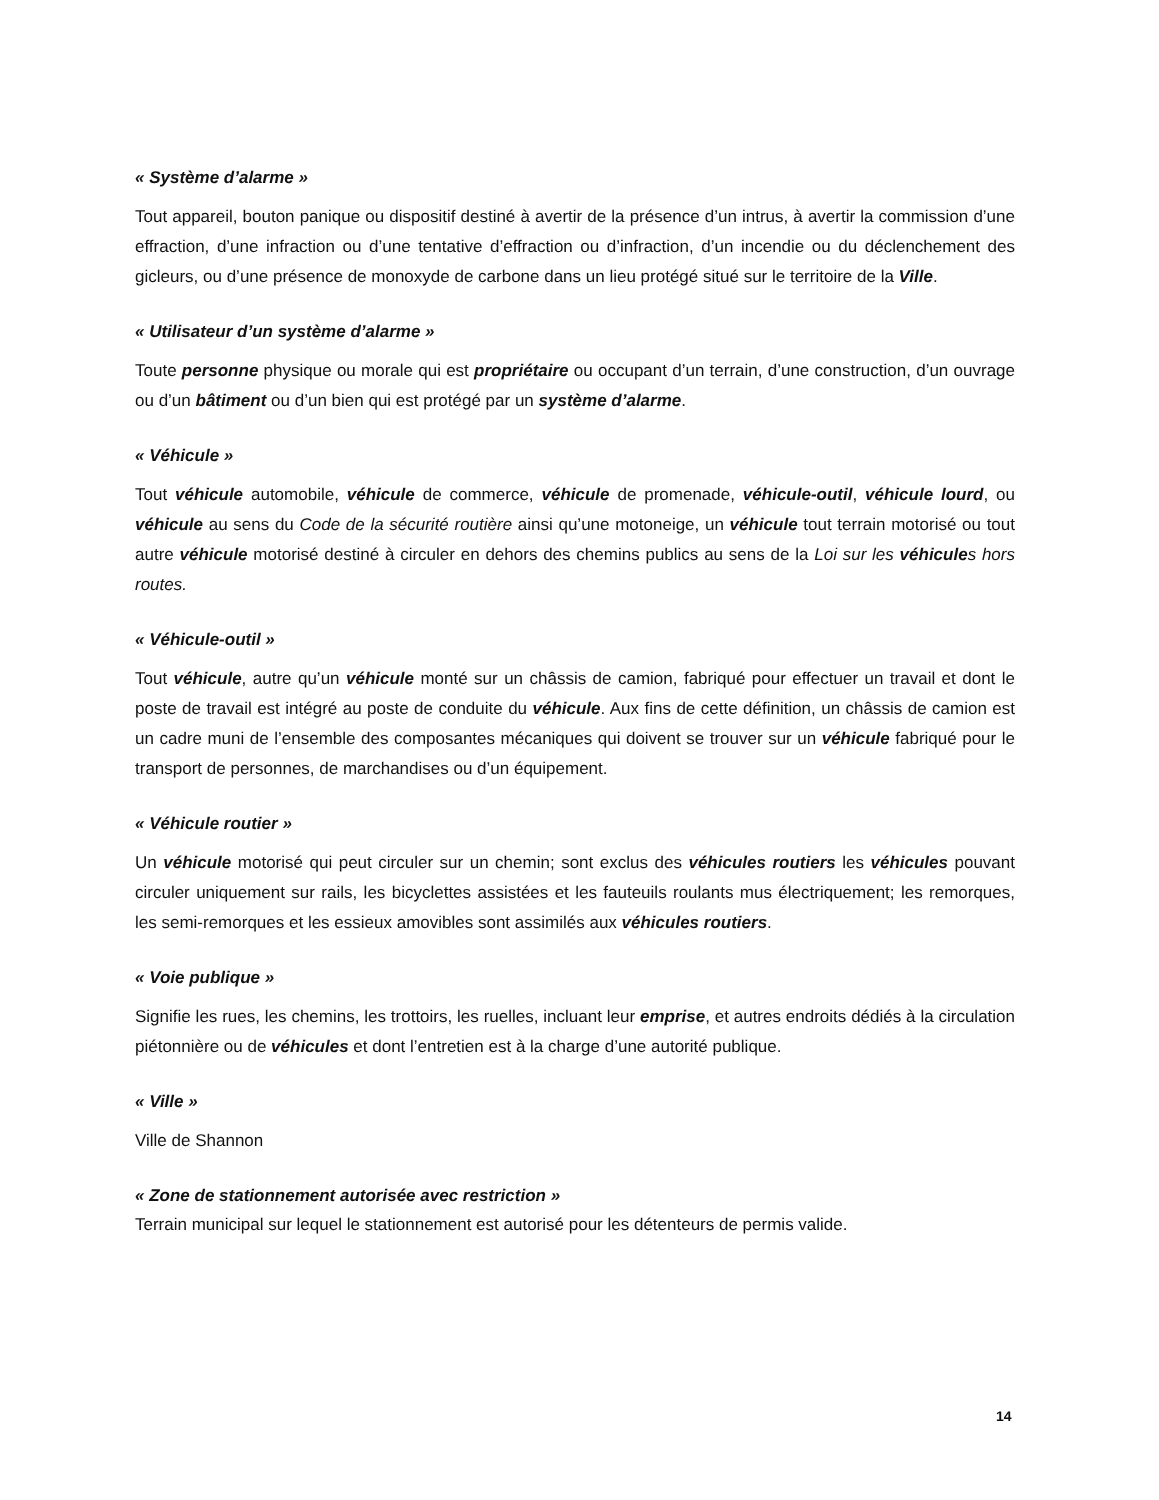« Système d’alarme »
Tout appareil, bouton panique ou dispositif destiné à avertir de la présence d’un intrus, à avertir la commission d’une effraction, d’une infraction ou d’une tentative d’effraction ou d’infraction, d’un incendie ou du déclenchement des gicleurs, ou d’une présence de monoxyde de carbone dans un lieu protégé situé sur le territoire de la Ville.
« Utilisateur d’un système d’alarme »
Toute personne physique ou morale qui est propriétaire ou occupant d’un terrain, d’une construction, d’un ouvrage ou d’un bâtiment ou d’un bien qui est protégé par un système d’alarme.
« Véhicule »
Tout véhicule automobile, véhicule de commerce, véhicule de promenade, véhicule-outil, véhicule lourd, ou véhicule au sens du Code de la sécurité routière ainsi qu’une motoneige, un véhicule tout terrain motorisé ou tout autre véhicule motorisé destiné à circuler en dehors des chemins publics au sens de la Loi sur les véhicules hors routes.
« Véhicule-outil »
Tout véhicule, autre qu’un véhicule monté sur un châssis de camion, fabriqué pour effectuer un travail et dont le poste de travail est intégré au poste de conduite du véhicule. Aux fins de cette définition, un châssis de camion est un cadre muni de l’ensemble des composantes mécaniques qui doivent se trouver sur un véhicule fabriqué pour le transport de personnes, de marchandises ou d’un équipement.
« Véhicule routier »
Un véhicule motorisé qui peut circuler sur un chemin; sont exclus des véhicules routiers les véhicules pouvant circuler uniquement sur rails, les bicyclettes assistées et les fauteuils roulants mus électriquement; les remorques, les semi-remorques et les essieux amovibles sont assimilés aux véhicules routiers.
« Voie publique »
Signifie les rues, les chemins, les trottoirs, les ruelles, incluant leur emprise, et autres endroits dédiés à la circulation piétonnière ou de véhicules et dont l’entretien est à la charge d’une autorité publique.
« Ville »
Ville de Shannon
« Zone de stationnement autorisée avec restriction »
Terrain municipal sur lequel le stationnement est autorisé pour les détenteurs de permis valide.
14